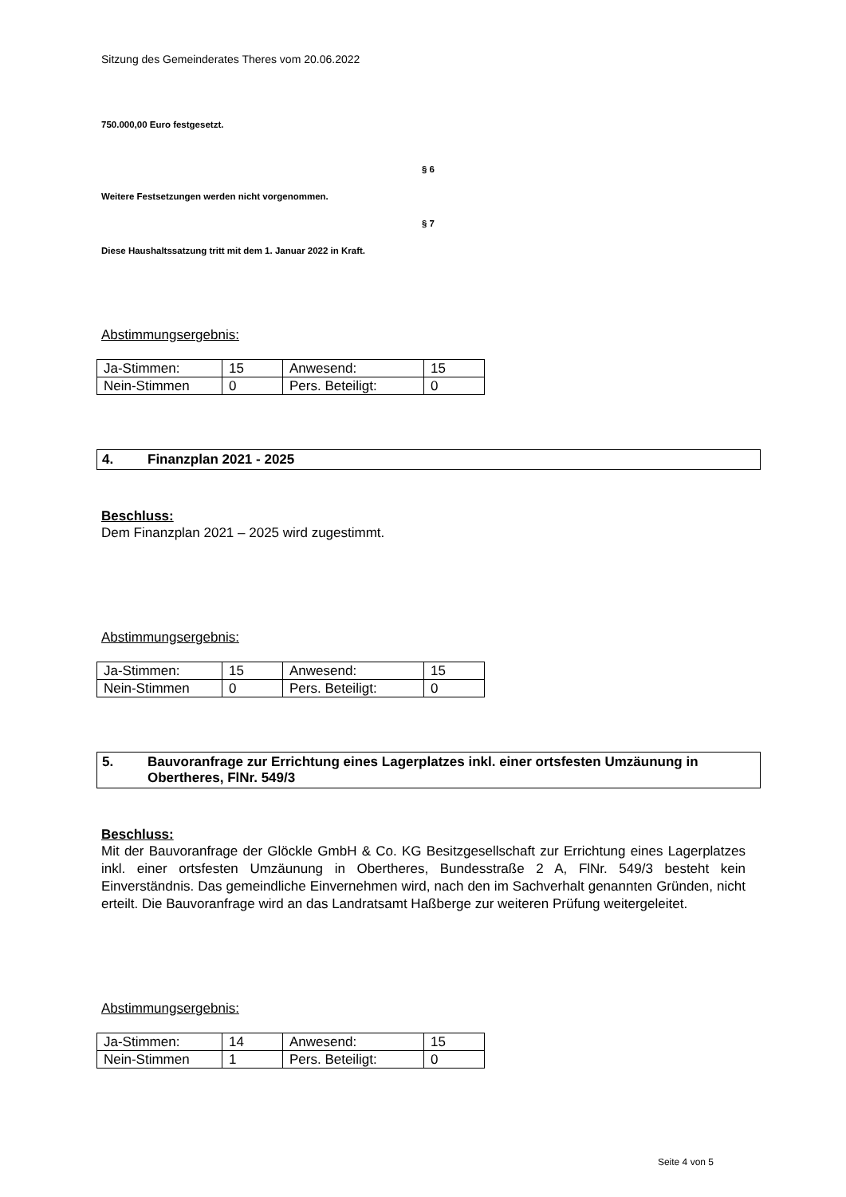Sitzung des Gemeinderates Theres vom 20.06.2022
750.000,00 Euro festgesetzt.
§ 6
Weitere Festsetzungen werden nicht vorgenommen.
§ 7
Diese Haushaltssatzung tritt mit dem 1. Januar 2022 in Kraft.
Abstimmungsergebnis:
| Ja-Stimmen: | 15 | Anwesend: | 15 |
| Nein-Stimmen | 0 | Pers. Beteiligt: | 0 |
4. Finanzplan 2021 - 2025
Beschluss:
Dem Finanzplan 2021 – 2025 wird zugestimmt.
Abstimmungsergebnis:
| Ja-Stimmen: | 15 | Anwesend: | 15 |
| Nein-Stimmen | 0 | Pers. Beteiligt: | 0 |
5. Bauvoranfrage zur Errichtung eines Lagerplatzes inkl. einer ortsfesten Umzäunung in Obertheres, FlNr. 549/3
Beschluss:
Mit der Bauvoranfrage der Glöckle GmbH & Co. KG Besitzgesellschaft zur Errichtung eines Lagerplatzes inkl. einer ortsfesten Umzäunung in Obertheres, Bundesstraße 2 A, FlNr. 549/3 besteht kein Einverständnis. Das gemeindliche Einvernehmen wird, nach den im Sachverhalt genannten Gründen, nicht erteilt. Die Bauvoranfrage wird an das Landratsamt Haßberge zur weiteren Prüfung weitergeleitet.
Abstimmungsergebnis:
| Ja-Stimmen: | 14 | Anwesend: | 15 |
| Nein-Stimmen | 1 | Pers. Beteiligt: | 0 |
Seite 4 von 5